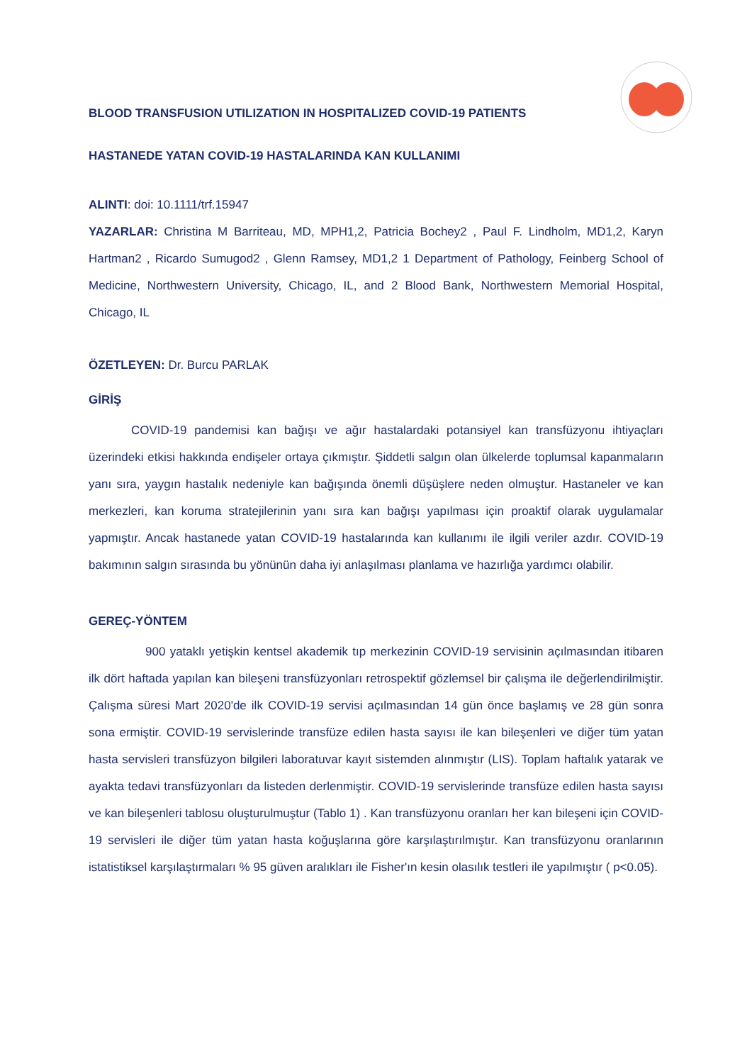BLOOD TRANSFUSION UTILIZATION IN HOSPITALIZED COVID-19 PATIENTS
HASTANEDE YATAN COVID-19 HASTALARINDA KAN KULLANIMI
ALINTI: doi: 10.1111/trf.15947
YAZARLAR: Christina M Barriteau, MD, MPH1,2, Patricia Bochey2 , Paul F. Lindholm, MD1,2, Karyn Hartman2 , Ricardo Sumugod2 , Glenn Ramsey, MD1,2 1 Department of Pathology, Feinberg School of Medicine, Northwestern University, Chicago, IL, and 2 Blood Bank, Northwestern Memorial Hospital, Chicago, IL
ÖZETLEYEN: Dr. Burcu PARLAK
GİRİŞ
COVID-19 pandemisi kan bağışı ve ağır hastalardaki potansiyel kan transfüzyonu ihtiyaçları üzerindeki etkisi hakkında endişeler ortaya çıkmıştır. Şiddetli salgın olan ülkelerde toplumsal kapanmaların yanı sıra, yaygın hastalık nedeniyle kan bağışında önemli düşüşlere neden olmuştur. Hastaneler ve kan merkezleri, kan koruma stratejilerinin yanı sıra kan bağışı yapılması için proaktif olarak uygulamalar yapmıştır. Ancak hastanede yatan COVID-19 hastalarında kan kullanımı ile ilgili veriler azdır. COVID-19 bakımının salgın sırasında bu yönünün daha iyi anlaşılması planlama ve hazırlığa yardımcı olabilir.
GEREÇ-YÖNTEM
900 yataklı yetişkin kentsel akademik tıp merkezinin COVID-19 servisinin açılmasından itibaren ilk dört haftada yapılan kan bileşeni transfüzyonları retrospektif gözlemsel bir çalışma ile değerlendirilmiştir. Çalışma süresi Mart 2020'de ilk COVID-19 servisi açılmasından 14 gün önce başlamış ve 28 gün sonra sona ermiştir. COVID-19 servislerinde transfüze edilen hasta sayısı ile kan bileşenleri ve diğer tüm yatan hasta servisleri transfüzyon bilgileri laboratuvar kayıt sistemden alınmıştır (LIS). Toplam haftalık yatarak ve ayakta tedavi transfüzyonları da listeden derlenmiştir. COVID-19 servislerinde transfüze edilen hasta sayısı ve kan bileşenleri tablosu oluşturulmuştur (Tablo 1) . Kan transfüzyonu oranları her kan bileşeni için COVID-19 servisleri ile diğer tüm yatan hasta koğuşlarına göre karşılaştırılmıştır. Kan transfüzyonu oranlarının istatistiksel karşılaştırmaları % 95 güven aralıkları ile Fisher'ın kesin olasılık testleri ile yapılmıştır ( p<0.05).